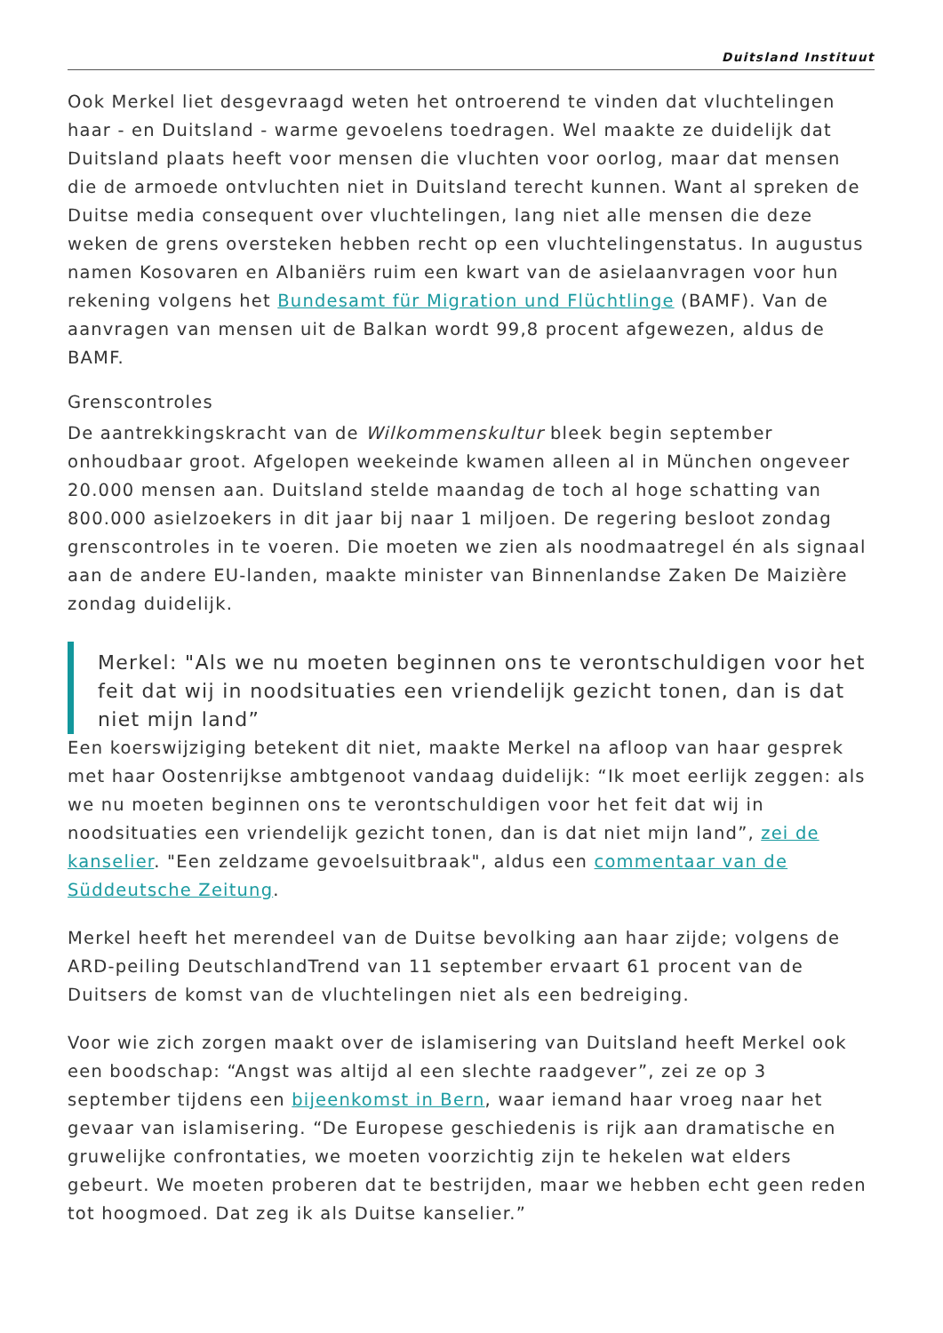Duitsland Instituut
Ook Merkel liet desgevraagd weten het ontroerend te vinden dat vluchtelingen haar - en Duitsland - warme gevoelens toedragen. Wel maakte ze duidelijk dat Duitsland plaats heeft voor mensen die vluchten voor oorlog, maar dat mensen die de armoede ontvluchten niet in Duitsland terecht kunnen. Want al spreken de Duitse media consequent over vluchtelingen, lang niet alle mensen die deze weken de grens oversteken hebben recht op een vluchtelingenstatus. In augustus namen Kosovaren en Albaniërs ruim een kwart van de asielaanvragen voor hun rekening volgens het Bundesamt für Migration und Flüchtlinge (BAMF). Van de aanvragen van mensen uit de Balkan wordt 99,8 procent afgewezen, aldus de BAMF.
Grenscontroles
De aantrekkingskracht van de Wilkommenskultur bleek begin september onhoudbaar groot. Afgelopen weekeinde kwamen alleen al in München ongeveer 20.000 mensen aan. Duitsland stelde maandag de toch al hoge schatting van 800.000 asielzoekers in dit jaar bij naar 1 miljoen. De regering besloot zondag grenscontroles in te voeren. Die moeten we zien als noodmaatregel én als signaal aan de andere EU-landen, maakte minister van Binnenlandse Zaken De Maizière zondag duidelijk.
Merkel: "Als we nu moeten beginnen ons te verontschuldigen voor het feit dat wij in noodsituaties een vriendelijk gezicht tonen, dan is dat niet mijn land”
Een koerswijziging betekent dit niet, maakte Merkel na afloop van haar gesprek met haar Oostenrijkse ambtgenoot vandaag duidelijk: “Ik moet eerlijk zeggen: als we nu moeten beginnen ons te verontschuldigen voor het feit dat wij in noodsituaties een vriendelijk gezicht tonen, dan is dat niet mijn land”, zei de kanselier. "Een zeldzame gevoelsuitbraak", aldus een commentaar van de Süddeutsche Zeitung.
Merkel heeft het merendeel van de Duitse bevolking aan haar zijde; volgens de ARD-peiling DeutschlandTrend van 11 september ervaart 61 procent van de Duitsers de komst van de vluchtelingen niet als een bedreiging.
Voor wie zich zorgen maakt over de islamisering van Duitsland heeft Merkel ook een boodschap: “Angst was altijd al een slechte raadgever”, zei ze op 3 september tijdens een bijeenkomst in Bern, waar iemand haar vroeg naar het gevaar van islamisering. “De Europese geschiedenis is rijk aan dramatische en gruwelijke confrontaties, we moeten voorzichtig zijn te hekelen wat elders gebeurt. We moeten proberen dat te bestrijden, maar we hebben echt geen reden tot hoogmoed. Dat zeg ik als Duitse kanselier.”